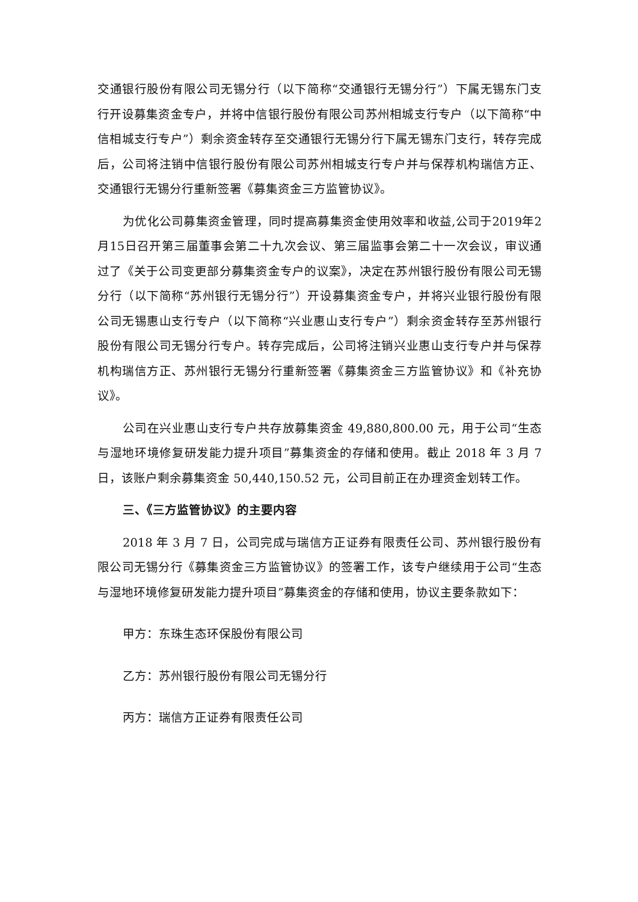交通银行股份有限公司无锡分行（以下简称“交通银行无锡分行”）下属无锡东门支行开设募集资金专户，并将中信银行股份有限公司苏州相城支行专户（以下简称“中信相城支行专户”）剩余资金转存至交通银行无锡分行下属无锡东门支行，转存完成后，公司将注销中信银行股份有限公司苏州相城支行专户并与保荐机构瑞信方正、交通银行无锡分行重新签署《募集资金三方监管协议》。
为优化公司募集资金管理，同时提高募集资金使用效率和收益,公司于2019年2月15日召开第三届董事会第二十九次会议、第三届监事会第二十一次会议，审议通过了《关于公司变更部分募集资金专户的议案》，决定在苏州银行股份有限公司无锡分行（以下简称“苏州银行无锡分行”）开设募集资金专户，并将兴业银行股份有限公司无锡惠山支行专户（以下简称“兴业惠山支行专户”）剩余资金转存至苏州银行股份有限公司无锡分行专户。转存完成后，公司将注销兴业惠山支行专户并与保荐机构瑞信方正、苏州银行无锡分行重新签署《募集资金三方监管协议》和《补充协议》。
公司在兴业惠山支行专户共存放募集资金 49,880,800.00 元，用于公司“生态与湿地环境修复研发能力提升项目”募集资金的存储和使用。截止 2018 年 3 月 7 日，该账户剩余募集资金 50,440,150.52 元，公司目前正在办理资金划转工作。
三、《三方监管协议》的主要内容
2018 年 3 月 7 日，公司完成与瑞信方正证券有限责任公司、苏州银行股份有限公司无锡分行《募集资金三方监管协议》的签署工作，该专户继续用于公司“生态与湿地环境修复研发能力提升项目”募集资金的存储和使用，协议主要条款如下：
甲方：东珠生态环保股份有限公司
乙方：苏州银行股份有限公司无锡分行
丙方：瑞信方正证券有限责任公司